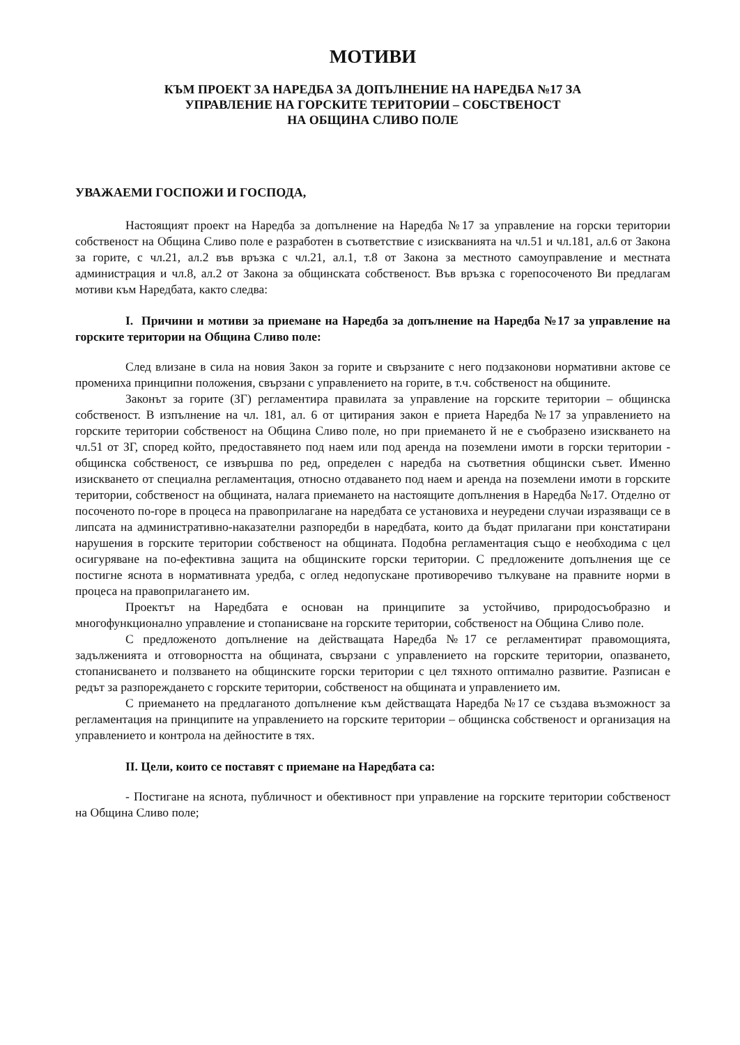МОТИВИ
КЪМ ПРОЕКТ ЗА НАРЕДБА ЗА ДОПЪЛНЕНИЕ НА НАРЕДБА №17 ЗА
УПРАВЛЕНИЕ НА ГОРСКИТЕ ТЕРИТОРИИ – СОБСТВЕНОСТ
НА ОБЩИНА СЛИВО ПОЛЕ
УВАЖАЕМИ ГОСПОЖИ И ГОСПОДА,
Настоящият проект на Наредба за допълнение на Наредба №17 за управление на горски територии собственост на Община Сливо поле е разработен в съответствие с изискванията на чл.51 и чл.181, ал.6 от Закона за горите, с чл.21, ал.2 във връзка с чл.21, ал.1, т.8 от Закона за местното самоуправление и местната администрация и чл.8, ал.2 от Закона за общинската собственост. Във връзка с горепосоченото Ви предлагам мотиви към Наредбата, както следва:
I. Причини и мотиви за приемане на Наредба за допълнение на Наредба №17 за управление на горските територии на Община Сливо поле:
След влизане в сила на новия Закон за горите и свързаните с него подзаконови нормативни актове се промениха принципни положения, свързани с управлението на горите, в т.ч. собственост на общините.
Законът за горите (ЗГ) регламентира правилата за управление на горските територии – общинска собственост. В изпълнение на чл. 181, ал. 6 от цитирания закон е приета Наредба №17 за управлението на горските територии собственост на Община Сливо поле, но при приемането й не е съобразено изискването на чл.51 от ЗГ, според който, предоставянето под наем или под аренда на поземлени имоти в горски територии - общинска собственост, се извършва по ред, определен с наредба на съответния общински съвет. Именно изискването от специална регламентация, относно отдаването под наем и аренда на поземлени имоти в горските територии, собственост на общината, налага приемането на настоящите допълнения в Наредба №17. Отделно от посоченото по-горе в процеса на правоприлагане на наредбата се установиха и неуредени случаи изразяващи се в липсата на административно-наказателни разпоредби в наредбата, които да бъдат прилагани при констатирани нарушения в горските територии собственост на общината. Подобна регламентация също е необходима с цел осигуряване на по-ефективна защита на общинските горски територии. С предложените допълнения ще се постигне яснота в нормативната уредба, с оглед недопускане противоречиво тълкуване на правните норми в процеса на правоприлагането им.
Проектът на Наредбата е основан на принципите за устойчиво, природосъобразно и многофункционално управление и стопанисване на горските територии, собственост на Община Сливо поле.
С предложеното допълнение на действащата Наредба №17 се регламентират правомощията, задълженията и отговорността на общината, свързани с управлението на горските територии, опазването, стопанисването и ползването на общинските горски територии с цел тяхното оптимално развитие. Разписан е редът за разпореждането с горските територии, собственост на общината и управлението им.
С приемането на предлаганото допълнение към действащата Наредба №17 се създава възможност за регламентация на принципите на управлението на горските територии – общинска собственост и организация на управлението и контрола на дейностите в тях.
II. Цели, които се поставят с приемане на Наредбата са:
- Постигане на яснота, публичност и обективност при управление на горските територии собственост на Община Сливо поле;